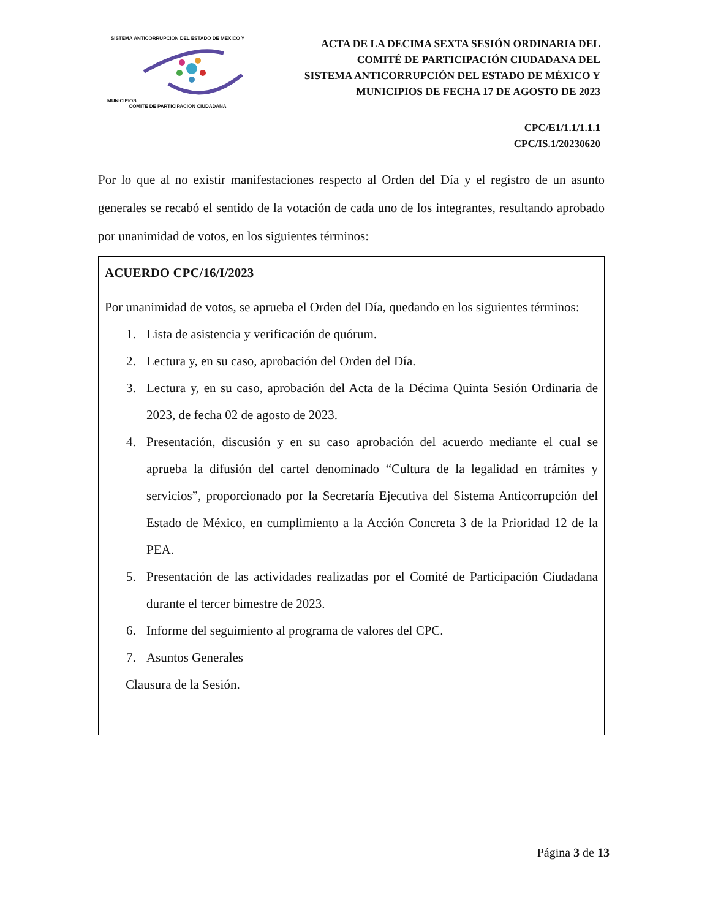SISTEMA ANTICORRUPCIÓN DEL ESTADO DE MÉXICO Y MUNICIPIOS
COMITÉ DE PARTICIPACIÓN CIUDADANA
ACTA DE LA DECIMA SEXTA SESIÓN ORDINARIA DEL
COMITÉ DE PARTICIPACIÓN CIUDADANA DEL
SISTEMA ANTICORRUPCIÓN DEL ESTADO DE MÉXICO Y
MUNICIPIOS DE FECHA 17 DE AGOSTO DE 2023
CPC/E1/1.1/1.1.1
CPC/IS.1/20230620
Por lo que al no existir manifestaciones respecto al Orden del Día y el registro de un asunto generales se recabó el sentido de la votación de cada uno de los integrantes, resultando aprobado por unanimidad de votos, en los siguientes términos:
ACUERDO CPC/16/I/2023
Por unanimidad de votos, se aprueba el Orden del Día, quedando en los siguientes términos:
1. Lista de asistencia y verificación de quórum.
2. Lectura y, en su caso, aprobación del Orden del Día.
3. Lectura y, en su caso, aprobación del Acta de la Décima Quinta Sesión Ordinaria de 2023, de fecha 02 de agosto de 2023.
4. Presentación, discusión y en su caso aprobación del acuerdo mediante el cual se aprueba la difusión del cartel denominado “Cultura de la legalidad en trámites y servicios”, proporcionado por la Secretaría Ejecutiva del Sistema Anticorrupción del Estado de México, en cumplimiento a la Acción Concreta 3 de la Prioridad 12 de la PEA.
5. Presentación de las actividades realizadas por el Comité de Participación Ciudadana durante el tercer bimestre de 2023.
6. Informe del seguimiento al programa de valores del CPC.
7. Asuntos Generales
Clausura de la Sesión.
Página 3 de 13